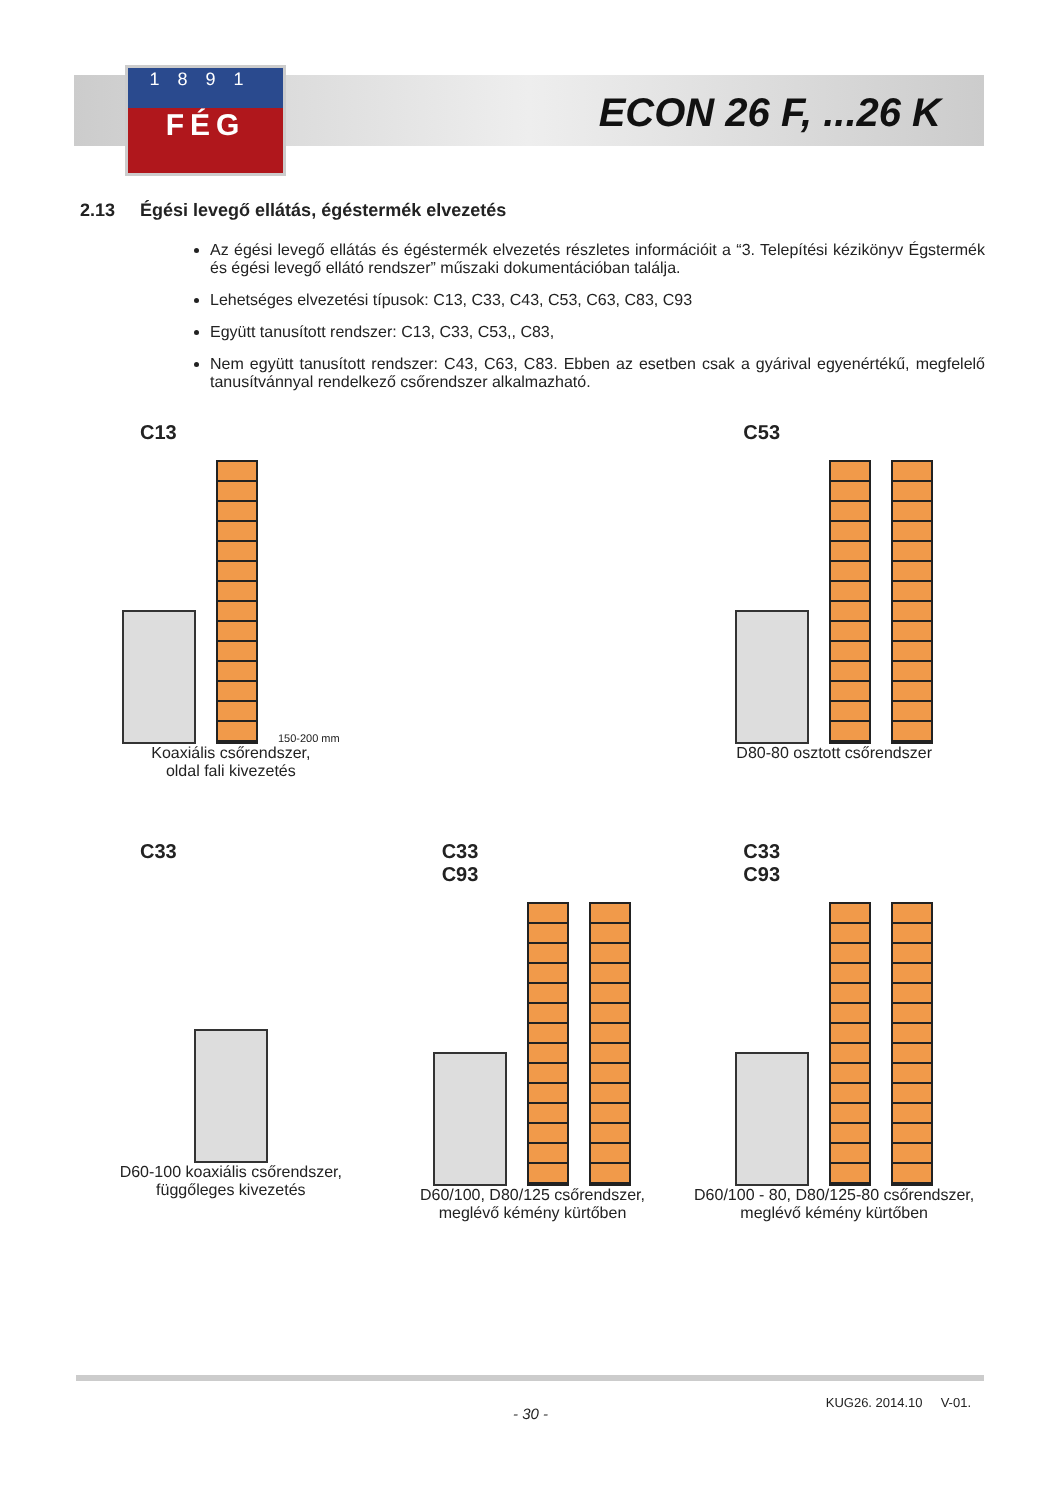1891
FÉG
ECON 26 F, ...26 K
2.13 Égési levegő ellátás, égéstermék elvezetés
Az égési levegő ellátás és égéstermék elvezetés részletes információit a “3. Telepítési kézikönyv Égstermék és égési levegő ellátó rendszer” műszaki dokumentációban találja.
Lehetséges elvezetési típusok: C13, C33, C43, C53, C63, C83, C93
Együtt tanusított rendszer: C13, C33, C53,, C83,
Nem együtt tanusított rendszer: C43, C63, C83. Ebben az esetben csak a gyárival egyenértékű, megfelelő tanusítvánnyal rendelkező csőrendszer alkalmazható.
C13
150-200 mm
Koaxiális csőrendszer,
oldal fali kivezetés
C53
D80-80 osztott csőrendszer
C33
D60-100 koaxiális csőrendszer,
függőleges kivezetés
C33
C93
D60/100, D80/125 csőrendszer,
meglévő kémény kürtőben
C33
C93
D60/100 - 80, D80/125-80 csőrendszer,
meglévő kémény kürtőben
- 30 -
KUG26. 2014.10 V-01.